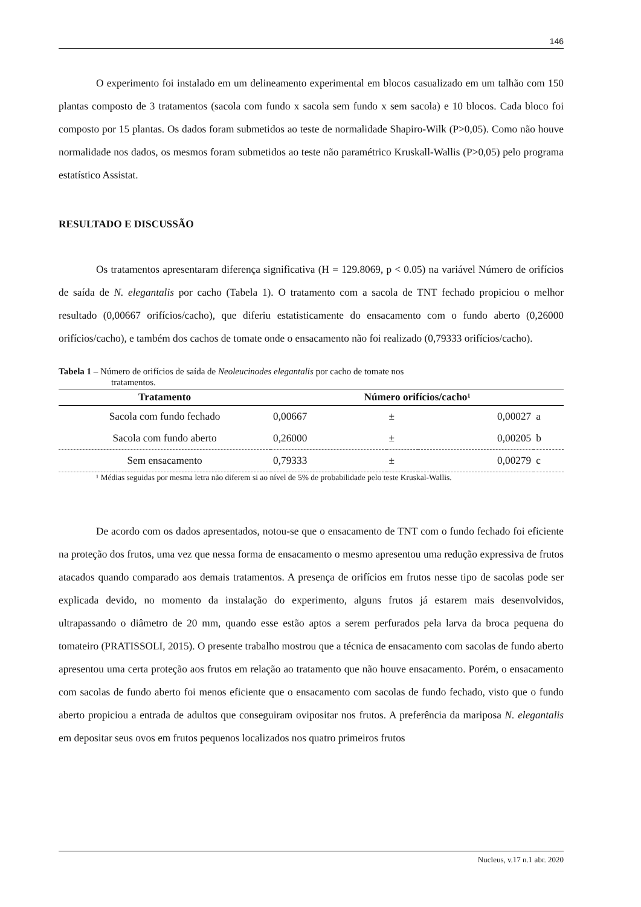146
O experimento foi instalado em um delineamento experimental em blocos casualizado em um talhão com 150 plantas composto de 3 tratamentos (sacola com fundo x sacola sem fundo x sem sacola) e 10 blocos. Cada bloco foi composto por 15 plantas. Os dados foram submetidos ao teste de normalidade Shapiro-Wilk (P>0,05). Como não houve normalidade nos dados, os mesmos foram submetidos ao teste não paramétrico Kruskall-Wallis (P>0,05) pelo programa estatístico Assistat.
RESULTADO E DISCUSSÃO
Os tratamentos apresentaram diferença significativa (H = 129.8069, p < 0.05) na variável Número de orifícios de saída de N. elegantalis por cacho (Tabela 1). O tratamento com a sacola de TNT fechado propiciou o melhor resultado (0,00667 orifícios/cacho), que diferiu estatisticamente do ensacamento com o fundo aberto (0,26000 orifícios/cacho), e também dos cachos de tomate onde o ensacamento não foi realizado (0,79333 orifícios/cacho).
Tabela 1 – Número de orifícios de saída de Neoleucinodes elegantalis por cacho de tomate nos
tratamentos.
| Tratamento | Número orifícios/cacho¹ | | | |
| --- | --- | --- | --- | --- |
| Sacola com fundo fechado | 0,00667 | ± | 0,00027 | a |
| Sacola com fundo aberto | 0,26000 | ± | 0,00205 | b |
| Sem ensacamento | 0,79333 | ± | 0,00279 | c |
¹ Médias seguidas por mesma letra não diferem si ao nível de 5% de probabilidade pelo teste Kruskal-Wallis.
De acordo com os dados apresentados, notou-se que o ensacamento de TNT com o fundo fechado foi eficiente na proteção dos frutos, uma vez que nessa forma de ensacamento o mesmo apresentou uma redução expressiva de frutos atacados quando comparado aos demais tratamentos. A presença de orifícios em frutos nesse tipo de sacolas pode ser explicada devido, no momento da instalação do experimento, alguns frutos já estarem mais desenvolvidos, ultrapassando o diâmetro de 20 mm, quando esse estão aptos a serem perfurados pela larva da broca pequena do tomateiro (PRATISSOLI, 2015). O presente trabalho mostrou que a técnica de ensacamento com sacolas de fundo aberto apresentou uma certa proteção aos frutos em relação ao tratamento que não houve ensacamento. Porém, o ensacamento com sacolas de fundo aberto foi menos eficiente que o ensacamento com sacolas de fundo fechado, visto que o fundo aberto propiciou a entrada de adultos que conseguiram ovipositar nos frutos. A preferência da mariposa N. elegantalis em depositar seus ovos em frutos pequenos localizados nos quatro primeiros frutos
Nucleus, v.17 n.1 abr. 2020